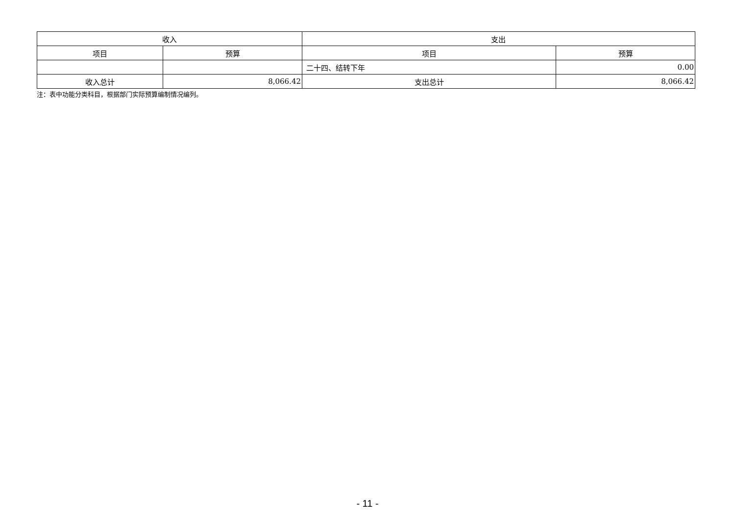| 收入 | | 支出 | |
| --- | --- | --- | --- |
| 项目 | 预算 | 项目 | 预算 |
| | | 二十四、结转下年 | 0.00 |
| 收入总计 | 8,066.42 | 支出总计 | 8,066.42 |
注：表中功能分类科目，根据部门实际预算编制情况编列。
- 11 -